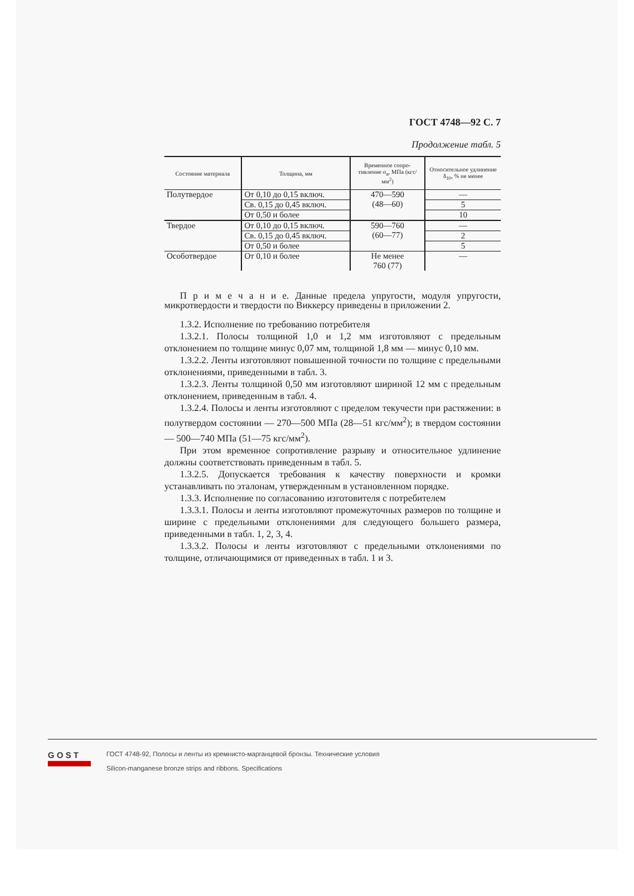ГОСТ 4748—92 С. 7
Продолжение табл. 5
| Состояние материала | Толщина, мм | Временное сопро-тивление σ<sub>в</sub>, МПа (кгс/мм<sup>2</sup>) | Относительное удлинение δ<sub>10</sub>, % не менее |
| --- | --- | --- | --- |
| Полутвердое | От 0,10 до 0,15 включ. | 470—590 (48—60) | — |
| | Св. 0,15 до 0,45 включ. | | 5 |
| | От 0,50 и более | | 10 |
| Твердое | От 0,10 до 0,15 включ. | 590—760 (60—77) | — |
| | Св. 0,15 до 0,45 включ. | | 2 |
| | От 0,50 и более | | 5 |
| Особотвердое | От 0,10 и более | Не менее 760 (77) | — |
П р и м е ч а н и е. Данные предела упругости, модуля упругости, микротвердости и твердости по Виккерсу приведены в приложении 2.
1.3.2. Исполнение по требованию потребителя
1.3.2.1. Полосы толщиной 1,0 и 1,2 мм изготовляют с предельным отклонением по толщине минус 0,07 мм, толщиной 1,8 мм — минус 0,10 мм.
1.3.2.2. Ленты изготовляют повышенной точности по толщине с предельными отклонениями, приведенными в табл. 3.
1.3.2.3. Ленты толщиной 0,50 мм изготовляют шириной 12 мм с предельным отклонением, приведенным в табл. 4.
1.3.2.4. Полосы и ленты изготовляют с пределом текучести при растяжении: в полутвердом состоянии — 270—500 МПа (28—51 кгс/мм<sup>2</sup>); в твердом состоянии — 500—740 МПа (51—75 кгс/мм<sup>2</sup>).
При этом временное сопротивление разрыву и относительное удлинение должны соответствовать приведенным в табл. 5.
1.3.2.5. Допускается требования к качеству поверхности и кромки устанавливать по эталонам, утвержденным в установленном порядке.
1.3.3. Исполнение по согласованию изготовителя с потребителем
1.3.3.1. Полосы и ленты изготовляют промежуточных размеров по толщине и ширине с предельными отклонениями для следующего большего размера, приведенными в табл. 1, 2, 3, 4.
1.3.3.2. Полосы и ленты изготовляют с предельными отклонениями по толщине, отличающимися от приведенных в табл. 1 и 3.
GOST
ГОСТ 4748-92, Полосы и ленты из кремнисто-марганцевой бронзы. Технические условия
Silicon-manganese bronze strips and ribbons. Specifications